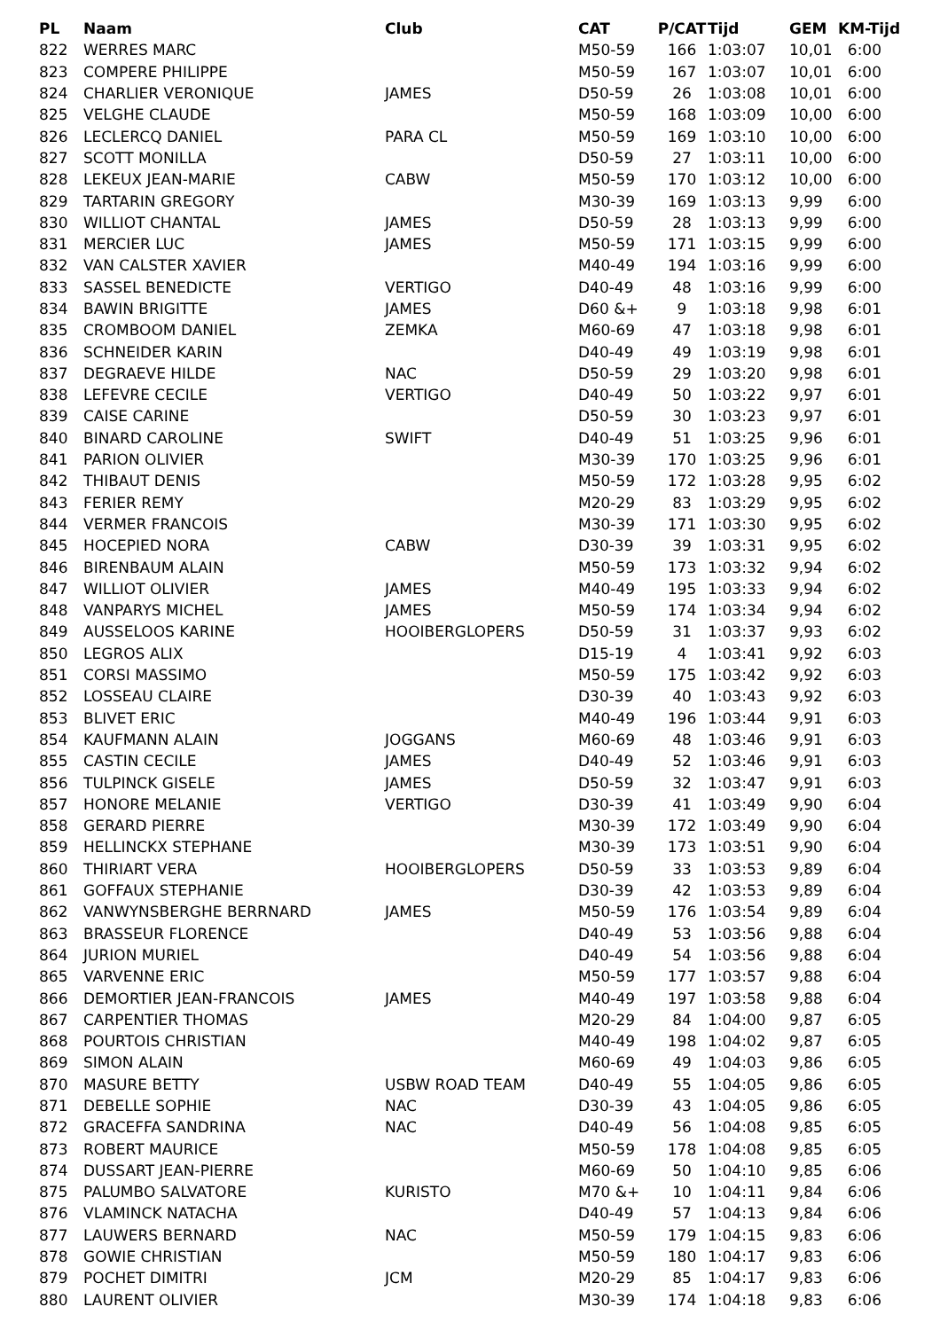| PL | Naam | Club | CAT | P/CAT | Tijd | GEM | KM-Tijd |
| --- | --- | --- | --- | --- | --- | --- | --- |
| 822 | WERRES MARC | | M50-59 | 166 | 1:03:07 | 10,01 | 6:00 |
| 823 | COMPERE PHILIPPE | | M50-59 | 167 | 1:03:07 | 10,01 | 6:00 |
| 824 | CHARLIER VERONIQUE | JAMES | D50-59 | 26 | 1:03:08 | 10,01 | 6:00 |
| 825 | VELGHE CLAUDE | | M50-59 | 168 | 1:03:09 | 10,00 | 6:00 |
| 826 | LECLERCQ DANIEL | PARA CL | M50-59 | 169 | 1:03:10 | 10,00 | 6:00 |
| 827 | SCOTT MONILLA | | D50-59 | 27 | 1:03:11 | 10,00 | 6:00 |
| 828 | LEKEUX JEAN-MARIE | CABW | M50-59 | 170 | 1:03:12 | 10,00 | 6:00 |
| 829 | TARTARIN GREGORY | | M30-39 | 169 | 1:03:13 | 9,99 | 6:00 |
| 830 | WILLIOT CHANTAL | JAMES | D50-59 | 28 | 1:03:13 | 9,99 | 6:00 |
| 831 | MERCIER LUC | JAMES | M50-59 | 171 | 1:03:15 | 9,99 | 6:00 |
| 832 | VAN CALSTER XAVIER | | M40-49 | 194 | 1:03:16 | 9,99 | 6:00 |
| 833 | SASSEL BENEDICTE | VERTIGO | D40-49 | 48 | 1:03:16 | 9,99 | 6:00 |
| 834 | BAWIN BRIGITTE | JAMES | D60 &+ | 9 | 1:03:18 | 9,98 | 6:01 |
| 835 | CROMBOOM DANIEL | ZEMKA | M60-69 | 47 | 1:03:18 | 9,98 | 6:01 |
| 836 | SCHNEIDER KARIN | | D40-49 | 49 | 1:03:19 | 9,98 | 6:01 |
| 837 | DEGRAEVE HILDE | NAC | D50-59 | 29 | 1:03:20 | 9,98 | 6:01 |
| 838 | LEFEVRE CECILE | VERTIGO | D40-49 | 50 | 1:03:22 | 9,97 | 6:01 |
| 839 | CAISE CARINE | | D50-59 | 30 | 1:03:23 | 9,97 | 6:01 |
| 840 | BINARD CAROLINE | SWIFT | D40-49 | 51 | 1:03:25 | 9,96 | 6:01 |
| 841 | PARION OLIVIER | | M30-39 | 170 | 1:03:25 | 9,96 | 6:01 |
| 842 | THIBAUT DENIS | | M50-59 | 172 | 1:03:28 | 9,95 | 6:02 |
| 843 | FERIER REMY | | M20-29 | 83 | 1:03:29 | 9,95 | 6:02 |
| 844 | VERMER FRANCOIS | | M30-39 | 171 | 1:03:30 | 9,95 | 6:02 |
| 845 | HOCEPIED NORA | CABW | D30-39 | 39 | 1:03:31 | 9,95 | 6:02 |
| 846 | BIRENBAUM ALAIN | | M50-59 | 173 | 1:03:32 | 9,94 | 6:02 |
| 847 | WILLIOT OLIVIER | JAMES | M40-49 | 195 | 1:03:33 | 9,94 | 6:02 |
| 848 | VANPARYS MICHEL | JAMES | M50-59 | 174 | 1:03:34 | 9,94 | 6:02 |
| 849 | AUSSELOOS KARINE | HOOIBERGLOPERS | D50-59 | 31 | 1:03:37 | 9,93 | 6:02 |
| 850 | LEGROS ALIX | | D15-19 | 4 | 1:03:41 | 9,92 | 6:03 |
| 851 | CORSI MASSIMO | | M50-59 | 175 | 1:03:42 | 9,92 | 6:03 |
| 852 | LOSSEAU CLAIRE | | D30-39 | 40 | 1:03:43 | 9,92 | 6:03 |
| 853 | BLIVET ERIC | | M40-49 | 196 | 1:03:44 | 9,91 | 6:03 |
| 854 | KAUFMANN ALAIN | JOGGANS | M60-69 | 48 | 1:03:46 | 9,91 | 6:03 |
| 855 | CASTIN CECILE | JAMES | D40-49 | 52 | 1:03:46 | 9,91 | 6:03 |
| 856 | TULPINCK GISELE | JAMES | D50-59 | 32 | 1:03:47 | 9,91 | 6:03 |
| 857 | HONORE MELANIE | VERTIGO | D30-39 | 41 | 1:03:49 | 9,90 | 6:04 |
| 858 | GERARD PIERRE | | M30-39 | 172 | 1:03:49 | 9,90 | 6:04 |
| 859 | HELLINCKX STEPHANE | | M30-39 | 173 | 1:03:51 | 9,90 | 6:04 |
| 860 | THIRIART VERA | HOOIBERGLOPERS | D50-59 | 33 | 1:03:53 | 9,89 | 6:04 |
| 861 | GOFFAUX STEPHANIE | | D30-39 | 42 | 1:03:53 | 9,89 | 6:04 |
| 862 | VANWYNSBERGHE BERRNARD | JAMES | M50-59 | 176 | 1:03:54 | 9,89 | 6:04 |
| 863 | BRASSEUR FLORENCE | | D40-49 | 53 | 1:03:56 | 9,88 | 6:04 |
| 864 | JURION MURIEL | | D40-49 | 54 | 1:03:56 | 9,88 | 6:04 |
| 865 | VARVENNE ERIC | | M50-59 | 177 | 1:03:57 | 9,88 | 6:04 |
| 866 | DEMORTIER JEAN-FRANCOIS | JAMES | M40-49 | 197 | 1:03:58 | 9,88 | 6:04 |
| 867 | CARPENTIER THOMAS | | M20-29 | 84 | 1:04:00 | 9,87 | 6:05 |
| 868 | POURTOIS CHRISTIAN | | M40-49 | 198 | 1:04:02 | 9,87 | 6:05 |
| 869 | SIMON ALAIN | | M60-69 | 49 | 1:04:03 | 9,86 | 6:05 |
| 870 | MASURE BETTY | USBW ROAD TEAM | D40-49 | 55 | 1:04:05 | 9,86 | 6:05 |
| 871 | DEBELLE SOPHIE | NAC | D30-39 | 43 | 1:04:05 | 9,86 | 6:05 |
| 872 | GRACEFFA SANDRINA | NAC | D40-49 | 56 | 1:04:08 | 9,85 | 6:05 |
| 873 | ROBERT MAURICE | | M50-59 | 178 | 1:04:08 | 9,85 | 6:05 |
| 874 | DUSSART JEAN-PIERRE | | M60-69 | 50 | 1:04:10 | 9,85 | 6:06 |
| 875 | PALUMBO SALVATORE | KURISTO | M70 &+ | 10 | 1:04:11 | 9,84 | 6:06 |
| 876 | VLAMINCK NATACHA | | D40-49 | 57 | 1:04:13 | 9,84 | 6:06 |
| 877 | LAUWERS BERNARD | NAC | M50-59 | 179 | 1:04:15 | 9,83 | 6:06 |
| 878 | GOWIE CHRISTIAN | | M50-59 | 180 | 1:04:17 | 9,83 | 6:06 |
| 879 | POCHET DIMITRI | JCM | M20-29 | 85 | 1:04:17 | 9,83 | 6:06 |
| 880 | LAURENT OLIVIER | | M30-39 | 174 | 1:04:18 | 9,83 | 6:06 |